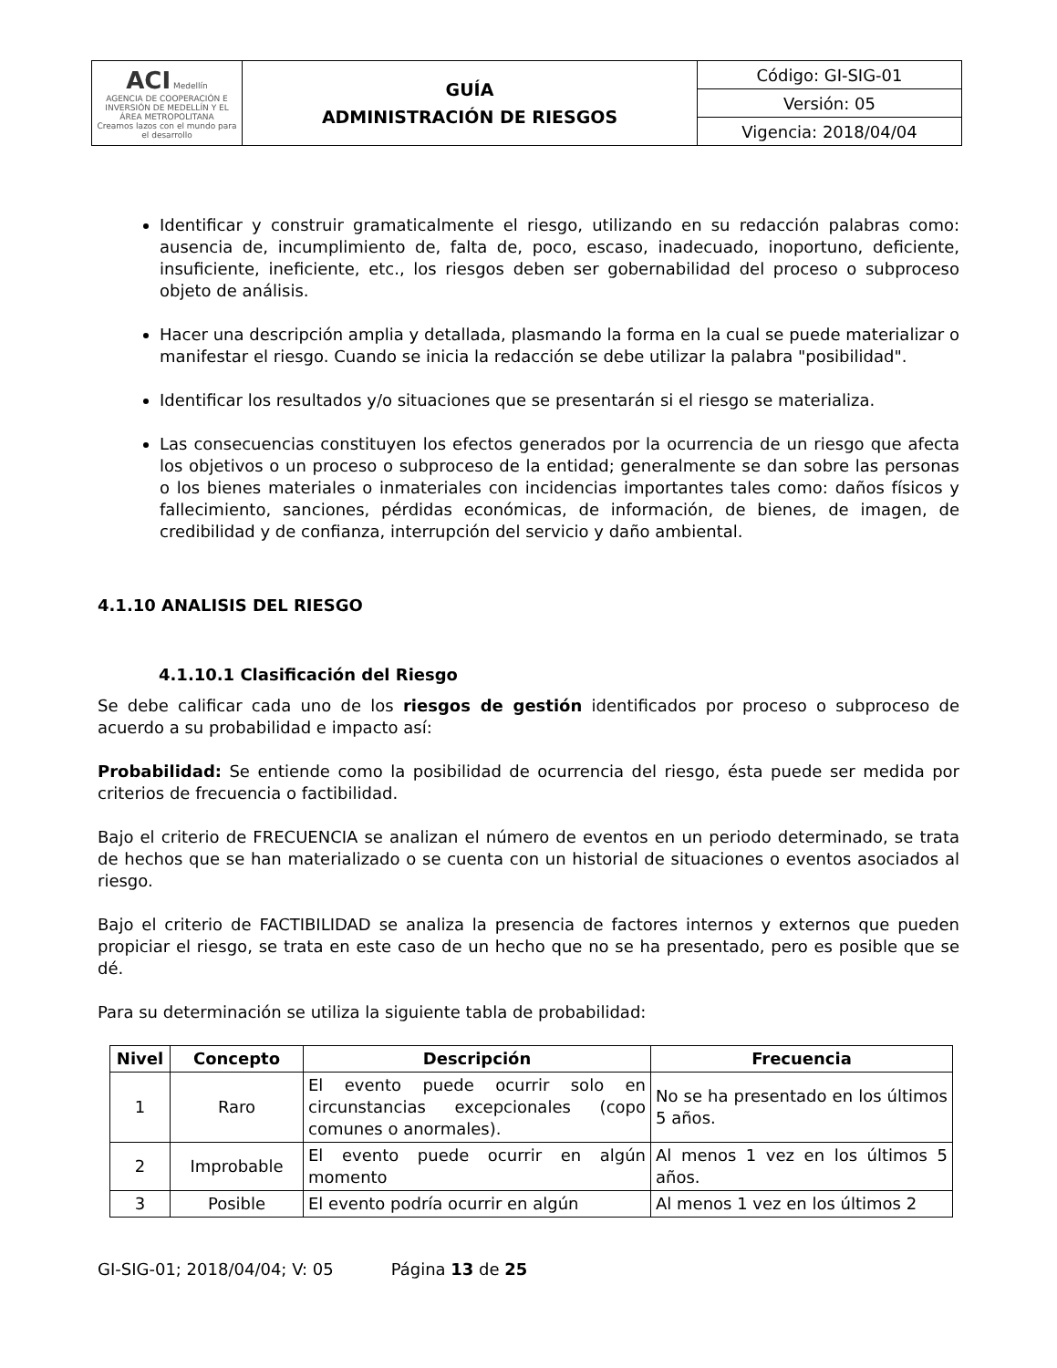| ACI Medellín AGENCIA DE COOPERACIÓN E INVERSIÓN DE MEDELLÍN Y EL ÁREA METROPOLITANA Creamos lazos con el mundo para el desarrollo | GUÍA ADMINISTRACIÓN DE RIESGOS | Código: GI-SIG-01 |
| | | Versión: 05 |
| | | Vigencia: 2018/04/04 |
Identificar y construir gramaticalmente el riesgo, utilizando en su redacción palabras como: ausencia de, incumplimiento de, falta de, poco, escaso, inadecuado, inoportuno, deficiente, insuficiente, ineficiente, etc., los riesgos deben ser gobernabilidad del proceso o subproceso objeto de análisis.
Hacer una descripción amplia y detallada, plasmando la forma en la cual se puede materializar o manifestar el riesgo. Cuando se inicia la redacción se debe utilizar la palabra "posibilidad".
Identificar los resultados y/o situaciones que se presentarán si el riesgo se materializa.
Las consecuencias constituyen los efectos generados por la ocurrencia de un riesgo que afecta los objetivos o un proceso o subproceso de la entidad; generalmente se dan sobre las personas o los bienes materiales o inmateriales con incidencias importantes tales como: daños físicos y fallecimiento, sanciones, pérdidas económicas, de información, de bienes, de imagen, de credibilidad y de confianza, interrupción del servicio y daño ambiental.
4.1.10 ANALISIS DEL RIESGO
4.1.10.1 Clasificación del Riesgo
Se debe calificar cada uno de los riesgos de gestión identificados por proceso o subproceso de acuerdo a su probabilidad e impacto así:
Probabilidad: Se entiende como la posibilidad de ocurrencia del riesgo, ésta puede ser medida por criterios de frecuencia o factibilidad.
Bajo el criterio de FRECUENCIA se analizan el número de eventos en un periodo determinado, se trata de hechos que se han materializado o se cuenta con un historial de situaciones o eventos asociados al riesgo.
Bajo el criterio de FACTIBILIDAD se analiza la presencia de factores internos y externos que pueden propiciar el riesgo, se trata en este caso de un hecho que no se ha presentado, pero es posible que se dé.
Para su determinación se utiliza la siguiente tabla de probabilidad:
| Nivel | Concepto | Descripción | Frecuencia |
| --- | --- | --- | --- |
| 1 | Raro | El evento puede ocurrir solo en circunstancias excepcionales (copo comunes o anormales). | No se ha presentado en los últimos 5 años. |
| 2 | Improbable | El evento puede ocurrir en algún momento | Al menos 1 vez en los últimos 5 años. |
| 3 | Posible | El evento podría ocurrir en algún | Al menos 1 vez en los últimos 2 |
GI-SIG-01; 2018/04/04; V: 05 Página 13 de 25